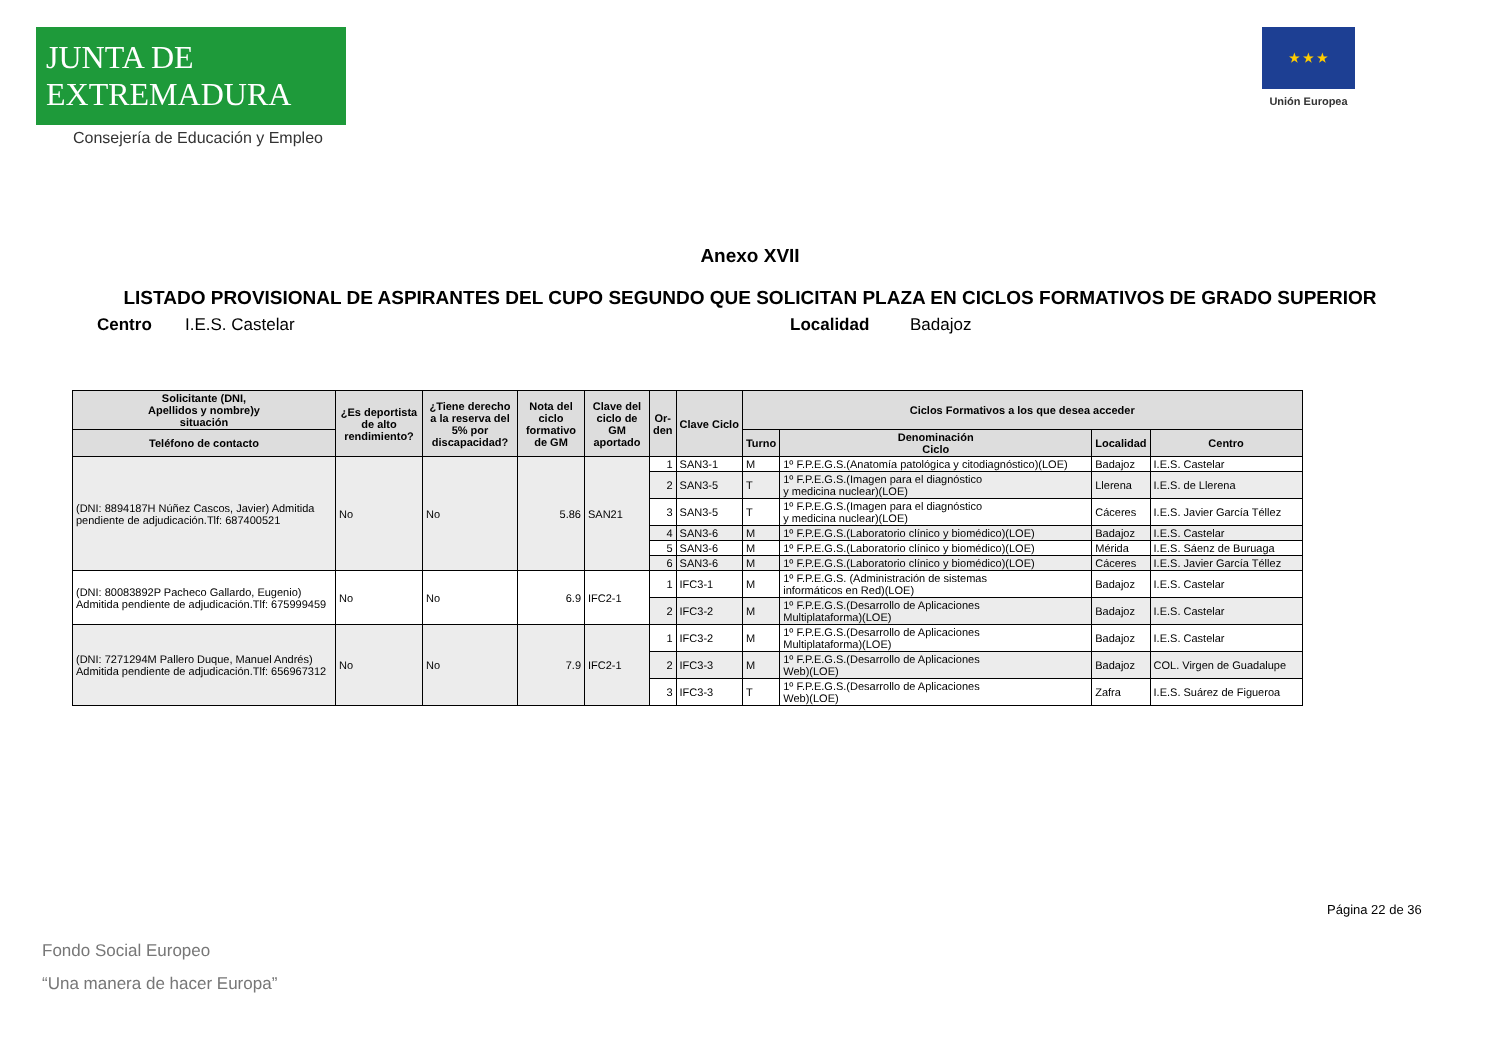JUNTA DE EXTREMADURA
Consejería de Educación y Empleo
★ ★ ★
Unión Europea
Anexo XVII
LISTADO PROVISIONAL DE ASPIRANTES DEL CUPO SEGUNDO QUE SOLICITAN PLAZA EN CICLOS FORMATIVOS DE GRADO SUPERIOR
Centro I.E.S. Castelar Localidad Badajoz
| Solicitante (DNI, Apellidos y nombre)y situación | ¿Es deportista de alto rendimiento? | ¿Tiene derecho a la reserva del 5% por discapacidad? | Nota del ciclo formativo de GM | Clave del ciclo de GM aportado | Or- den | Clave Ciclo | Ciclos Formativos a los que desea acceder | | | |
| --- | --- | --- | --- | --- | --- | --- | --- | --- | --- | --- |
| Teléfono de contacto | | | | | | | Turno | Denominación Ciclo | Localidad | Centro |
| (DNI: 8894187H Núñez Cascos, Javier) Admitida pendiente de adjudicación.Tlf: 687400521 | No | No | 5.86 | SAN21 | 1 | SAN3-1 | M | 1º F.P.E.G.S.(Anatomía patológica y citodiagnóstico)(LOE) | Badajoz | I.E.S. Castelar |
| | | | | | 2 | SAN3-5 | T | 1º F.P.E.G.S.(Imagen para el diagnóstico y medicina nuclear)(LOE) | Llerena | I.E.S. de Llerena |
| | | | | | 3 | SAN3-5 | T | 1º F.P.E.G.S.(Imagen para el diagnóstico y medicina nuclear)(LOE) | Cáceres | I.E.S. Javier García Téllez |
| | | | | | 4 | SAN3-6 | M | 1º F.P.E.G.S.(Laboratorio clínico y biomédico)(LOE) | Badajoz | I.E.S. Castelar |
| | | | | | 5 | SAN3-6 | M | 1º F.P.E.G.S.(Laboratorio clínico y biomédico)(LOE) | Mérida | I.E.S. Sáenz de Buruaga |
| | | | | | 6 | SAN3-6 | M | 1º F.P.E.G.S.(Laboratorio clínico y biomédico)(LOE) | Cáceres | I.E.S. Javier García Téllez |
| (DNI: 80083892P Pacheco Gallardo, Eugenio) Admitida pendiente de adjudicación.Tlf: 675999459 | No | No | 6.9 | IFC2-1 | 1 | IFC3-1 | M | 1º F.P.E.G.S. (Administración de sistemas informáticos en Red)(LOE) | Badajoz | I.E.S. Castelar |
| | | | | | 2 | IFC3-2 | M | 1º F.P.E.G.S.(Desarrollo de Aplicaciones Multiplataforma)(LOE) | Badajoz | I.E.S. Castelar |
| (DNI: 7271294M Pallero Duque, Manuel Andrés) Admitida pendiente de adjudicación.Tlf: 656967312 | No | No | 7.9 | IFC2-1 | 1 | IFC3-2 | M | 1º F.P.E.G.S.(Desarrollo de Aplicaciones Multiplataforma)(LOE) | Badajoz | I.E.S. Castelar |
| | | | | | 2 | IFC3-3 | M | 1º F.P.E.G.S.(Desarrollo de Aplicaciones Web)(LOE) | Badajoz | COL. Virgen de Guadalupe |
| | | | | | 3 | IFC3-3 | T | 1º F.P.E.G.S.(Desarrollo de Aplicaciones Web)(LOE) | Zafra | I.E.S. Suárez de Figueroa |
Página 22 de 36
Fondo Social Europeo
“Una manera de hacer Europa”